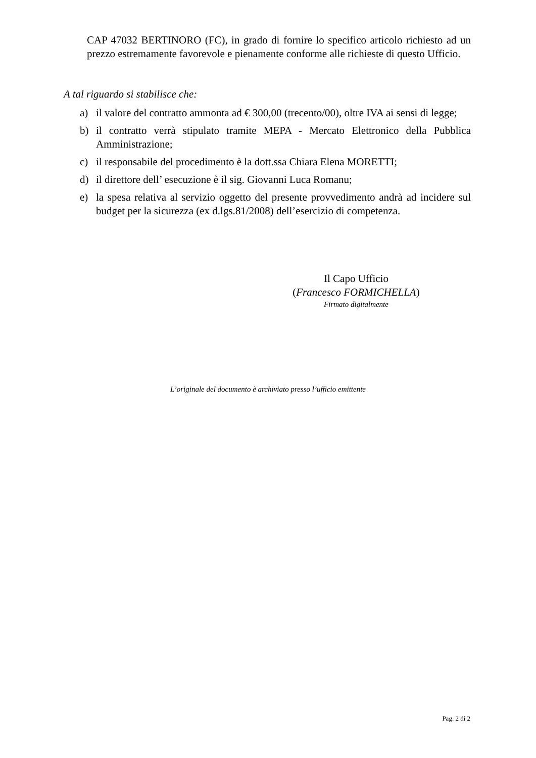CAP 47032 BERTINORO (FC), in grado di fornire lo specifico articolo richiesto ad un prezzo estremamente favorevole e pienamente conforme alle richieste di questo Ufficio.
A tal riguardo si stabilisce che:
a) il valore del contratto ammonta ad € 300,00 (trecento/00), oltre IVA ai sensi di legge;
b) il contratto verrà stipulato tramite MEPA - Mercato Elettronico della Pubblica Amministrazione;
c) il responsabile del procedimento è la dott.ssa Chiara Elena MORETTI;
d) il direttore dell’ esecuzione è il sig. Giovanni Luca Romanu;
e) la spesa relativa al servizio oggetto del presente provvedimento andrà ad incidere sul budget per la sicurezza (ex d.lgs.81/2008) dell’esercizio di competenza.
Il Capo Ufficio
(Francesco FORMICHELLA)
Firmato digitalmente
L’originale del documento è archiviato presso l’ufficio emittente
Pag. 2 di 2